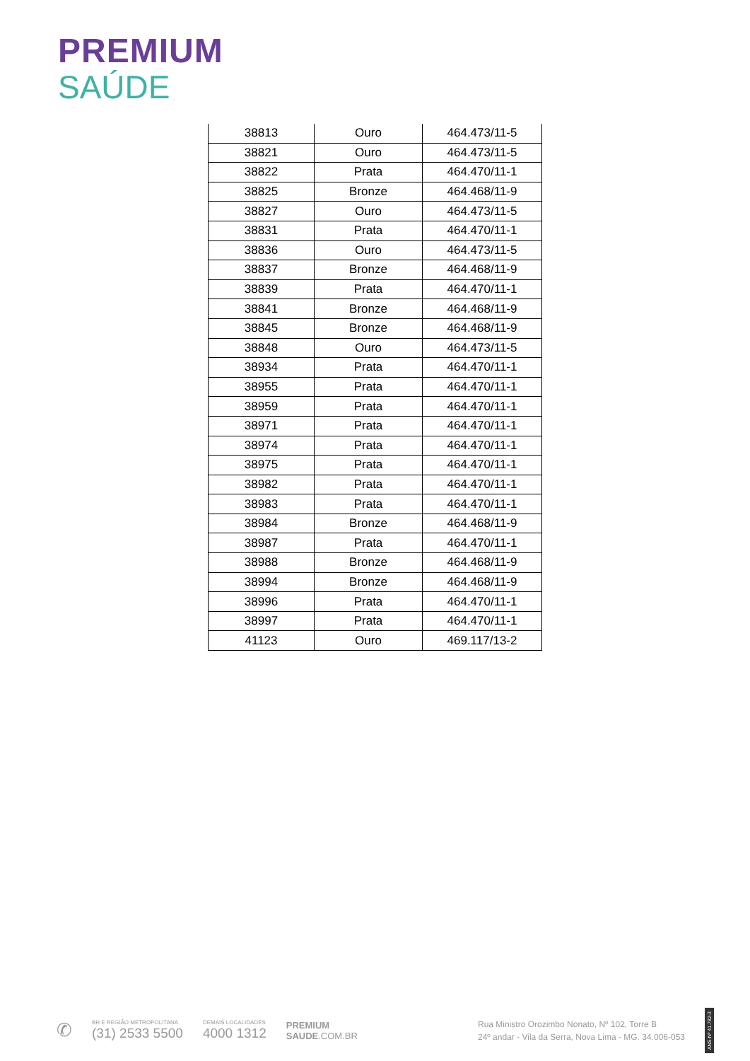PREMIUM
SAÚDE
| 38813 | Ouro | 464.473/11-5 |
| 38821 | Ouro | 464.473/11-5 |
| 38822 | Prata | 464.470/11-1 |
| 38825 | Bronze | 464.468/11-9 |
| 38827 | Ouro | 464.473/11-5 |
| 38831 | Prata | 464.470/11-1 |
| 38836 | Ouro | 464.473/11-5 |
| 38837 | Bronze | 464.468/11-9 |
| 38839 | Prata | 464.470/11-1 |
| 38841 | Bronze | 464.468/11-9 |
| 38845 | Bronze | 464.468/11-9 |
| 38848 | Ouro | 464.473/11-5 |
| 38934 | Prata | 464.470/11-1 |
| 38955 | Prata | 464.470/11-1 |
| 38959 | Prata | 464.470/11-1 |
| 38971 | Prata | 464.470/11-1 |
| 38974 | Prata | 464.470/11-1 |
| 38975 | Prata | 464.470/11-1 |
| 38982 | Prata | 464.470/11-1 |
| 38983 | Prata | 464.470/11-1 |
| 38984 | Bronze | 464.468/11-9 |
| 38987 | Prata | 464.470/11-1 |
| 38988 | Bronze | 464.468/11-9 |
| 38994 | Bronze | 464.468/11-9 |
| 38996 | Prata | 464.470/11-1 |
| 38997 | Prata | 464.470/11-1 |
| 41123 | Ouro | 469.117/13-2 |
✆
BH E REGIÃO METROPOLITANA
(31) 2533 5500
DEMAIS LOCALIDADES
4000 1312
PREMIUM
SAUDE.COM.BR
Rua Ministro Orozimbo Nonato, Nº 102, Torre B
24º andar - Vila da Serra, Nova Lima - MG. 34.006-053
ANS-Nº 41.782-3